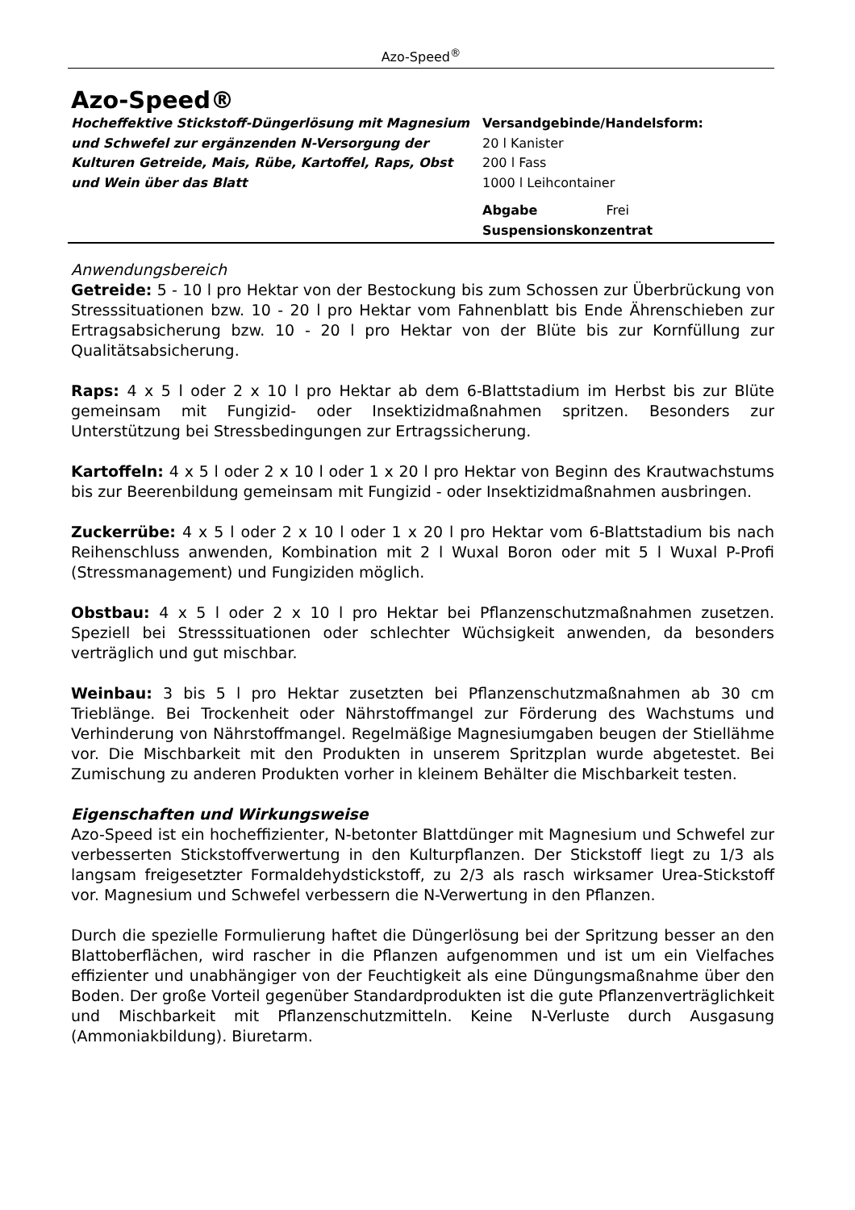Azo-Speed<sup>®</sup>
Azo-Speed®
Hocheffektive Stickstoff-Düngerlösung mit Magnesium und Schwefel zur ergänzenden N-Versorgung der Kulturen Getreide, Mais, Rübe, Kartoffel, Raps, Obst und Wein über das Blatt
Versandgebinde/Handelsform:
20 l Kanister
200 l Fass
1000 l Leihcontainer
Abgabe Frei
Suspensionskonzentrat
Anwendungsbereich
Getreide: 5 - 10 l pro Hektar von der Bestockung bis zum Schossen zur Überbrückung von Stresssituationen bzw. 10 - 20 l pro Hektar vom Fahnenblatt bis Ende Ährenschieben zur Ertragsabsicherung bzw. 10 - 20 l pro Hektar von der Blüte bis zur Kornfüllung zur Qualitätsabsicherung.
Raps: 4 x 5 l oder 2 x 10 l pro Hektar ab dem 6-Blattstadium im Herbst bis zur Blüte gemeinsam mit Fungizid- oder Insektizidmaßnahmen spritzen. Besonders zur Unterstützung bei Stressbedingungen zur Ertragssicherung.
Kartoffeln: 4 x 5 l oder 2 x 10 l oder 1 x 20 l pro Hektar von Beginn des Krautwachstums bis zur Beerenbildung gemeinsam mit Fungizid - oder Insektizidmaßnahmen ausbringen.
Zuckerrübe: 4 x 5 l oder 2 x 10 l oder 1 x 20 l pro Hektar vom 6-Blattstadium bis nach Reihenschluss anwenden, Kombination mit 2 l Wuxal Boron oder mit 5 l Wuxal P-Profi (Stressmanagement) und Fungiziden möglich.
Obstbau: 4 x 5 l oder 2 x 10 l pro Hektar bei Pflanzenschutzmaßnahmen zusetzen. Speziell bei Stresssituationen oder schlechter Wüchsigkeit anwenden, da besonders verträglich und gut mischbar.
Weinbau: 3 bis 5 l pro Hektar zusetzten bei Pflanzenschutzmaßnahmen ab 30 cm Trieblänge. Bei Trockenheit oder Nährstoffmangel zur Förderung des Wachstums und Verhinderung von Nährstoffmangel. Regelmäßige Magnesiumgaben beugen der Stiellähme vor. Die Mischbarkeit mit den Produkten in unserem Spritzplan wurde abgetestet. Bei Zumischung zu anderen Produkten vorher in kleinem Behälter die Mischbarkeit testen.
Eigenschaften und Wirkungsweise
Azo-Speed ist ein hocheffizienter, N-betonter Blattdünger mit Magnesium und Schwefel zur verbesserten Stickstoffverwertung in den Kulturpflanzen. Der Stickstoff liegt zu 1/3 als langsam freigesetzter Formaldehydstickstoff, zu 2/3 als rasch wirksamer Urea-Stickstoff vor. Magnesium und Schwefel verbessern die N-Verwertung in den Pflanzen.
Durch die spezielle Formulierung haftet die Düngerlösung bei der Spritzung besser an den Blattoberflächen, wird rascher in die Pflanzen aufgenommen und ist um ein Vielfaches effizienter und unabhängiger von der Feuchtigkeit als eine Düngungsmaßnahme über den Boden. Der große Vorteil gegenüber Standardprodukten ist die gute Pflanzenverträglichkeit und Mischbarkeit mit Pflanzenschutzmitteln. Keine N-Verluste durch Ausgasung (Ammoniakbildung). Biuretarm.